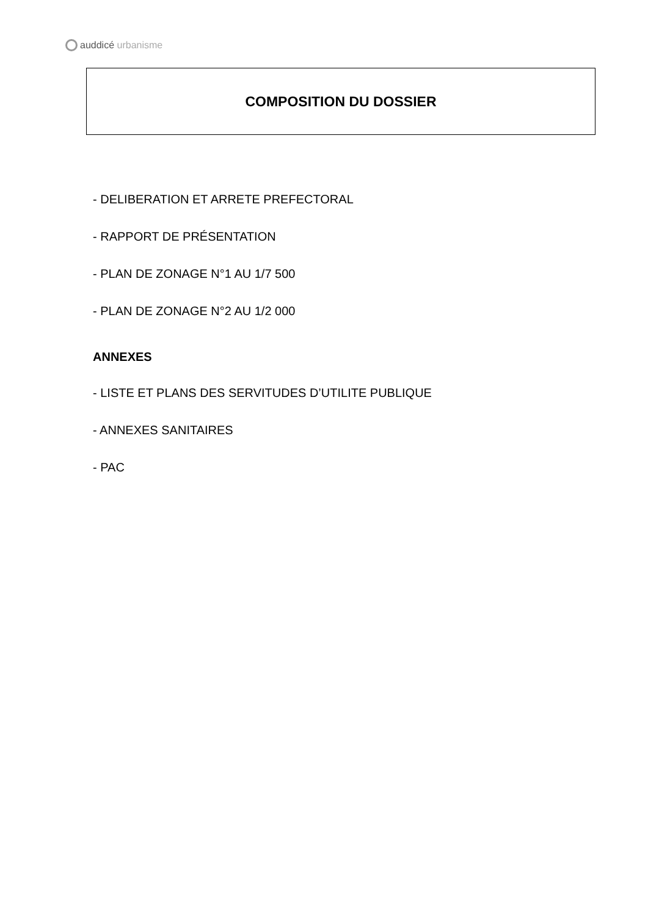auddicé urbanisme
COMPOSITION DU DOSSIER
- DELIBERATION ET ARRETE PREFECTORAL
- RAPPORT DE PRÉSENTATION
- PLAN DE ZONAGE N°1 AU 1/7 500
- PLAN DE ZONAGE N°2 AU 1/2 000
ANNEXES
- LISTE ET PLANS DES SERVITUDES D’UTILITE PUBLIQUE
- ANNEXES SANITAIRES
- PAC